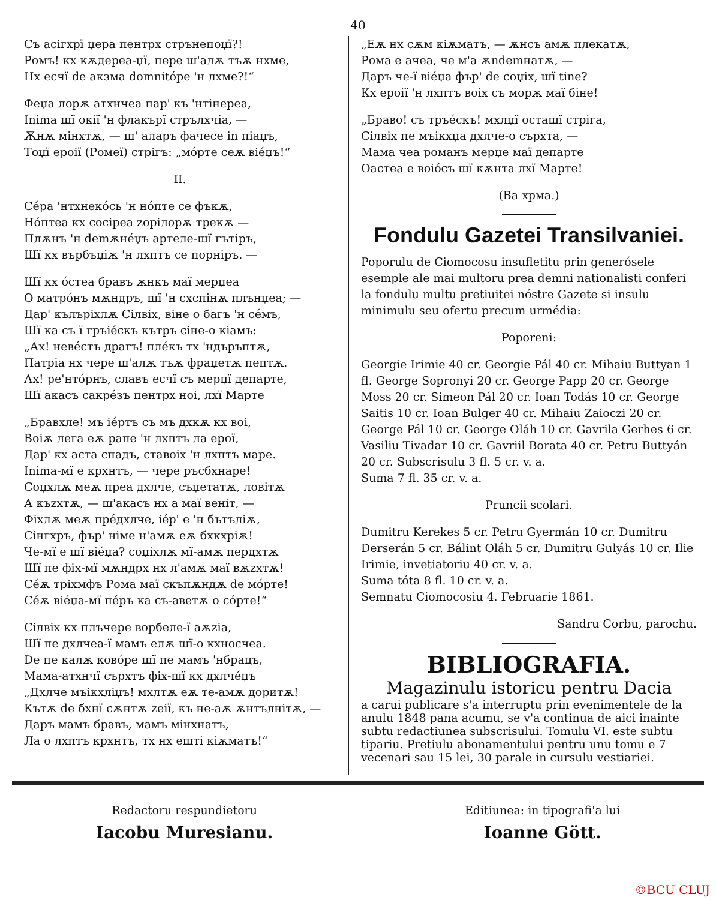40
Съ асігхрї џера пентрх стрънепоџї?!
Ромъ! кх кѫдереа-џї, пере ш'алѫ тъѫ нхме,
Нх есчї de акзма domnitóре 'н лхме?!“
Феџа лорѫ атхнчеа пар' къ 'нтінереа,
Inima шї окії 'н флакърї стрълхчіа, —
Ѫнѫ мінхтѫ, — ш' аларъ фачесе in піаџъ,
Тоџї ероії (Ромеї) стрігъ: „мóрте сеѫ віéџъ!“
II.
Сéра 'нтхнекóсь 'н нóпте се фъкѫ,
Нóптеа кх сосіреа zорілорѫ трекѫ —
Плѫнъ 'н demѫнéџъ артеле-шї гътіръ,
Шї кх върбъџіѫ 'н лхптъ се порніръ. —
Шї кх óстеа бравъ ѫнкъ маї мерџеа
О матрóнъ мѫндръ, шї 'н схспінѫ плънџеа; —
Дар' кълъріхлѫ Сілвіх, віне о багъ 'н сéмъ,
Шї ка съ ї гръіéскъ кътръ сіне-о кіамъ:
„Ах! невéстъ драгъ! плéкъ тх 'ндъръптѫ,
Патріа нх чере ш'алѫ тъѫ фраџетѫ пептѫ.
Ах! ре'нтóрнъ, славъ есчї съ мерџї департе,
Шї акасъ сакрéзъ пентрх ноі, лхї Марте
„Бравхле! мъ іéртъ съ мъ дхкѫ кх воі,
Воіѫ лега еѫ рапе 'н лхптъ ла ерої,
Дар' кх аста спадъ, ставоіх 'н лхптъ маре.
Inima-мї е крхнтъ, — чере ръсбхнаре!
Соџхлѫ меѫ преа дхлче, съџетатѫ, ловітѫ
А къzхтѫ, — ш'акасъ нх а маї веніт, —
Фіхлѫ меѫ прéдхлче, іéр' е 'н бътъліѫ,
Сінгхръ, фър' німе н'амѫ еѫ бхкхріѫ!
Че-мї е шї віéџа? соџіхлѫ мї-амѫ пердхтѫ
Шї пе фіх-мї мѫндрх нх л'амѫ маї вѫzхтѫ!
Сéѫ тріхмфъ Рома маї скъпѫндѫ de мóрте!
Сéѫ віéџа-мї пéръ ка съ-аветѫ о сóрте!“
Сілвіх кх плъчере ворбеле-ї аѫzіа,
Шї пе дхлчеа-ї мамъ елѫ шї-о кхносчеа.
De пе калѫ ковóре шї пе мамъ 'нбрацъ,
Мама-атхнчї сърхтъ фіх-шї кх дхлчéџъ
„Дхлче мъікхліџъ! мхлтѫ еѫ те-амѫ доритѫ!
Кътѫ de бхнї сѫнтѫ zeії, къ не-аѫ ѫнтълнітѫ, —
Даръ мамъ бравъ, мамъ мінхнатъ,
Ла о лхптъ крхнтъ, тх нх ешті кіѫматъ!“
„Еѫ нх сѫм кіѫматъ, — ѫнсъ амѫ плекатѫ,
Рома е ачеа, че м'а ѫndemнатѫ, —
Даръ че-ї віéџа фър' de соџіх, шї tine?
Кх ероії 'н лхптъ воіх съ морѫ маї біне!
„Браво! съ тръéскъ! мхлџї осташї стріга,
Сілвіх пе мъікхџа дхлче-о сърхта, —
Мама чеа романъ мерџе маї департе
Оастеа е воіóсъ шї кѫнта лхї Марте!
(Ва хрма.)
Fondulu Gazetei Transilvaniei.
Poporulu de Ciomocosu insufletitu prin generósele esemple ale mai multoru prea demni nationalisti conferi la fondulu multu pretiuitei nóstre Gazete si insulu minimulu seu ofertu precum urmédia:
Poporeni:
Georgie Irimie 40 cr. Georgie Pál 40 cr. Mihaiu Buttyan 1 fl. George Sopronyi 20 cr. George Papp 20 cr. George Moss 20 cr. Simeon Pál 20 cr. Ioan Todás 10 cr. George Saitis 10 cr. Ioan Bulger 40 cr. Mihaiu Zaioczi 20 cr. George Pál 10 cr. George Oláh 10 cr. Gavrila Gerhes 6 cr. Vasiliu Tivadar 10 cr. Gavriil Borata 40 cr. Petru Buttyán 20 cr. Subscrisulu 3 fl. 5 cr. v. a.
Suma 7 fl. 35 cr. v. a.
Pruncii scolari.
Dumitru Kerekes 5 cr. Petru Gyermán 10 cr. Dumitru Derserán 5 cr. Bálint Oláh 5 cr. Dumitru Gulyás 10 cr. Ilie Irimie, invetiatoriu 40 cr. v. a.
Suma tóta 8 fl. 10 cr. v. a.
Semnatu Ciomocosiu 4. Februarie 1861.
Sandru Corbu, parochu.
BIBLIOGRAFIA.
Magazinulu istoricu pentru Dacia
a carui publicare s'a interruptu prin evenimentele de la anulu 1848 pana acumu, se v'a continua de aici inainte subtu redactiunea subscrisului. Tomulu VI. este subtu tipariu. Pretiulu abonamentului pentru unu tomu e 7 vecenari sau 15 lei, 30 parale in cursulu vestiariei.
Redactoru respundietoru
Iacobu Muresianu.
Editiunea: in tipografi'a lui
Ioanne Gött.
©BCU CLUJ